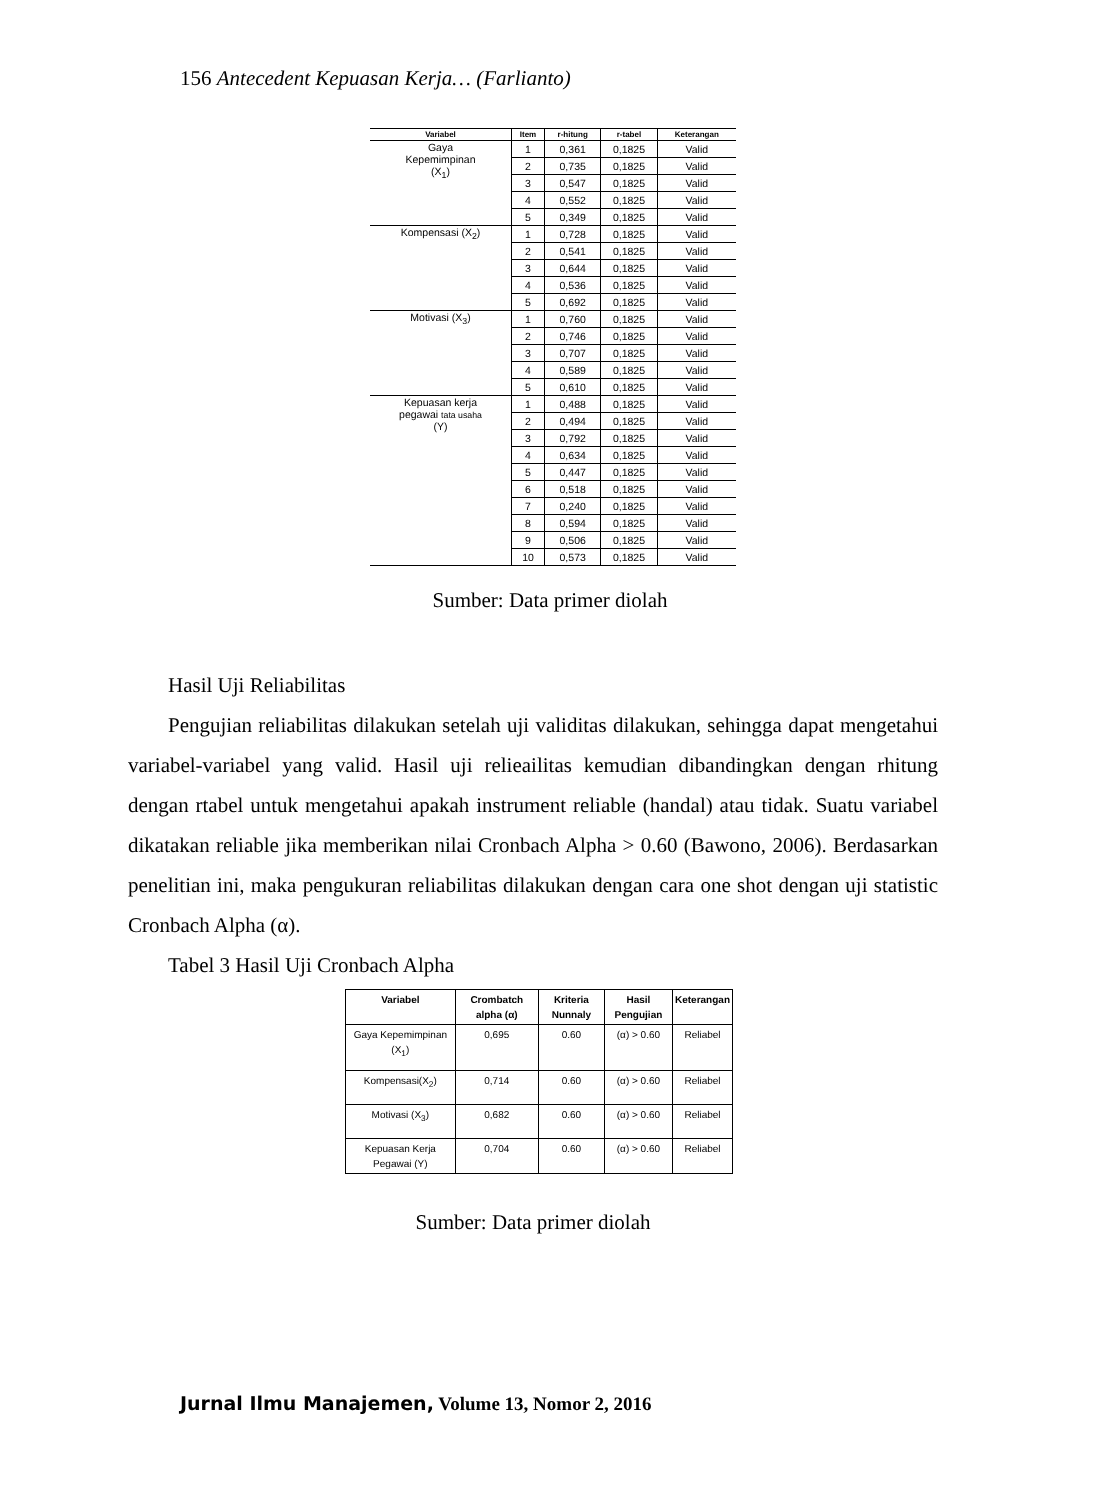156 Antecedent Kepuasan Kerja… (Farlianto)
| Variabel | Item | r-hitung | r-tabel | Keterangan |
| --- | --- | --- | --- | --- |
| Gaya Kepemimpinan (X<sub>1</sub>) | 1 | 0,361 | 0,1825 | Valid |
| | 2 | 0,735 | 0,1825 | Valid |
| | 3 | 0,547 | 0,1825 | Valid |
| | 4 | 0,552 | 0,1825 | Valid |
| | 5 | 0,349 | 0,1825 | Valid |
| Kompensasi (X<sub>2</sub>) | 1 | 0,728 | 0,1825 | Valid |
| | 2 | 0,541 | 0,1825 | Valid |
| | 3 | 0,644 | 0,1825 | Valid |
| | 4 | 0,536 | 0,1825 | Valid |
| | 5 | 0,692 | 0,1825 | Valid |
| Motivasi (X<sub>3</sub>) | 1 | 0,760 | 0,1825 | Valid |
| | 2 | 0,746 | 0,1825 | Valid |
| | 3 | 0,707 | 0,1825 | Valid |
| | 4 | 0,589 | 0,1825 | Valid |
| | 5 | 0,610 | 0,1825 | Valid |
| Kepuasan kerja pegawai tata usaha (Y) | 1 | 0,488 | 0,1825 | Valid |
| | 2 | 0,494 | 0,1825 | Valid |
| | 3 | 0,792 | 0,1825 | Valid |
| | 4 | 0,634 | 0,1825 | Valid |
| | 5 | 0,447 | 0,1825 | Valid |
| | 6 | 0,518 | 0,1825 | Valid |
| | 7 | 0,240 | 0,1825 | Valid |
| | 8 | 0,594 | 0,1825 | Valid |
| | 9 | 0,506 | 0,1825 | Valid |
| | 10 | 0,573 | 0,1825 | Valid |
Sumber: Data primer diolah
Hasil Uji Reliabilitas
Pengujian reliabilitas dilakukan setelah uji validitas dilakukan, sehingga dapat mengetahui variabel-variabel yang valid. Hasil uji relieailitas kemudian dibandingkan dengan rhitung dengan rtabel untuk mengetahui apakah instrument reliable (handal) atau tidak. Suatu variabel dikatakan reliable jika memberikan nilai Cronbach Alpha > 0.60 (Bawono, 2006). Berdasarkan penelitian ini, maka pengukuran reliabilitas dilakukan dengan cara one shot dengan uji statistic Cronbach Alpha (α).
Tabel 3 Hasil Uji Cronbach Alpha
| Variabel | Crombatch alpha (α) | Kriteria Nunnaly | Hasil Pengujian | Keterangan |
| --- | --- | --- | --- | --- |
| Gaya Kepemimpinan (X<sub>1</sub>) | 0,695 | 0.60 | (α) > 0.60 | Reliabel |
| Kompensasi(X<sub>2</sub>) | 0,714 | 0.60 | (α) > 0.60 | Reliabel |
| Motivasi (X<sub>3</sub>) | 0,682 | 0.60 | (α) > 0.60 | Reliabel |
| Kepuasan Kerja Pegawai (Y) | 0,704 | 0.60 | (α) > 0.60 | Reliabel |
Sumber: Data primer diolah
Jurnal Ilmu Manajemen, Volume 13, Nomor 2, 2016